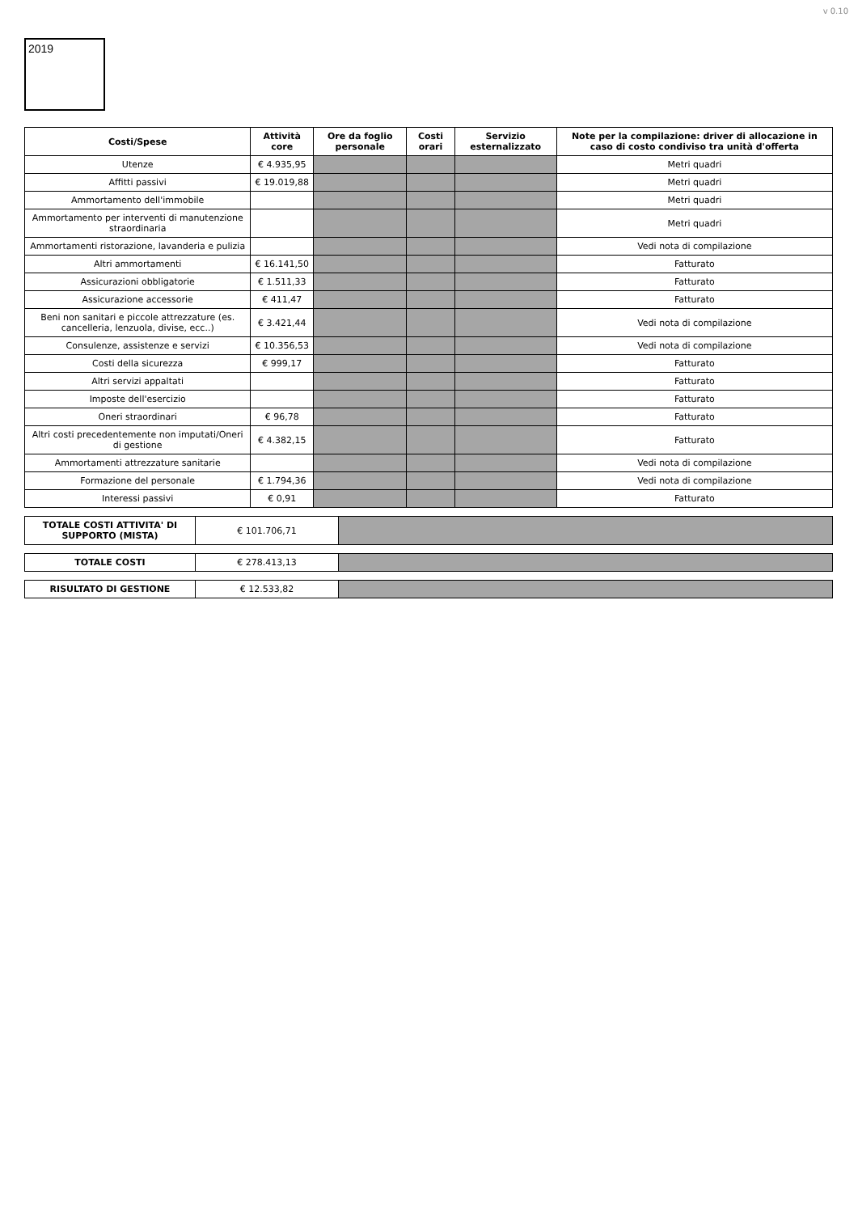v 0.10
2019
| Costi/Spese | Attività core | Ore da foglio personale | Costi orari | Servizio esternalizzato | Note per la compilazione: driver di allocazione in caso di costo condiviso tra unità d'offerta |
| --- | --- | --- | --- | --- | --- |
| Utenze | € 4.935,95 | | | | Metri quadri |
| Affitti passivi | € 19.019,88 | | | | Metri quadri |
| Ammortamento dell'immobile | | | | | Metri quadri |
| Ammortamento per interventi di manutenzione straordinaria | | | | | Metri quadri |
| Ammortamenti ristorazione, lavanderia e pulizia | | | | | Vedi nota di compilazione |
| Altri ammortamenti | € 16.141,50 | | | | Fatturato |
| Assicurazioni obbligatorie | € 1.511,33 | | | | Fatturato |
| Assicurazione accessorie | € 411,47 | | | | Fatturato |
| Beni non sanitari e piccole attrezzature (es. cancelleria, lenzuola, divise, ecc..) | € 3.421,44 | | | | Vedi nota di compilazione |
| Consulenze, assistenze e servizi | € 10.356,53 | | | | Vedi nota di compilazione |
| Costi della sicurezza | € 999,17 | | | | Fatturato |
| Altri servizi appaltati | | | | | Fatturato |
| Imposte dell'esercizio | | | | | Fatturato |
| Oneri straordinari | € 96,78 | | | | Fatturato |
| Altri costi precedentemente non imputati/Oneri di gestione | € 4.382,15 | | | | Fatturato |
| Ammortamenti attrezzature sanitarie | | | | | Vedi nota di compilazione |
| Formazione del personale | € 1.794,36 | | | | Vedi nota di compilazione |
| Interessi passivi | € 0,91 | | | | Fatturato |
| TOTALE COSTI ATTIVITA' DI SUPPORTO (MISTA) | € 101.706,71 | |
| TOTALE COSTI | € 278.413,13 | |
| RISULTATO DI GESTIONE | € 12.533,82 | |